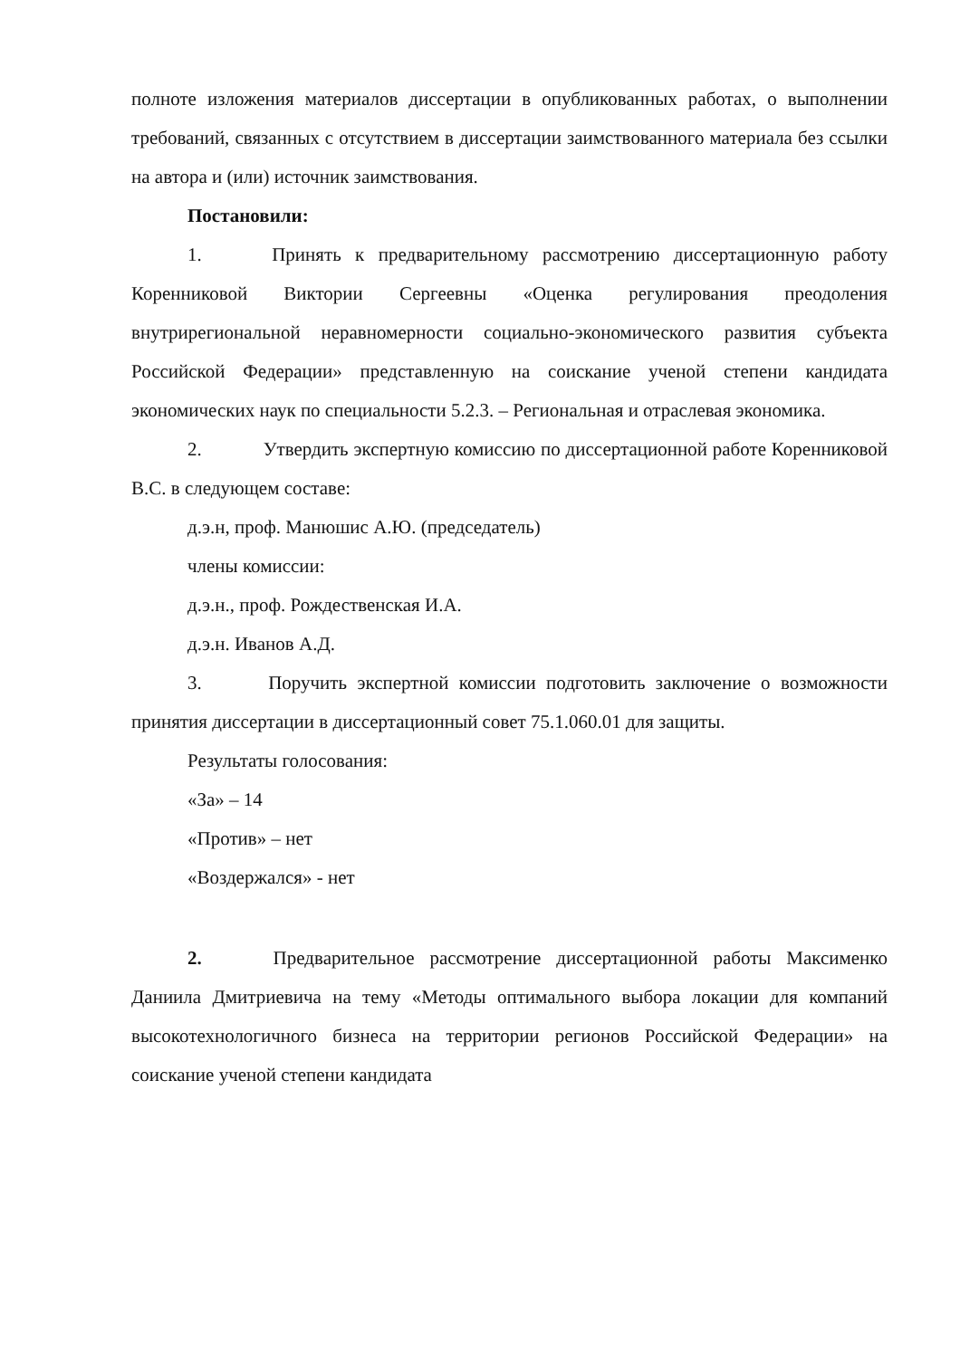полноте изложения материалов диссертации в опубликованных работах, о выполнении требований, связанных с отсутствием в диссертации заимствованного материала без ссылки на автора и (или) источник заимствования.
Постановили:
1. Принять к предварительному рассмотрению диссертационную работу Коренниковой Виктории Сергеевны «Оценка регулирования преодоления внутрирегиональной неравномерности социально-экономического развития субъекта Российской Федерации» представленную на соискание ученой степени кандидата экономических наук по специальности 5.2.3. – Региональная и отраслевая экономика.
2. Утвердить экспертную комиссию по диссертационной работе Коренниковой В.С. в следующем составе:
д.э.н, проф. Манюшис А.Ю. (председатель)
члены комиссии:
д.э.н., проф. Рождественская И.А.
д.э.н. Иванов А.Д.
3. Поручить экспертной комиссии подготовить заключение о возможности принятия диссертации в диссертационный совет 75.1.060.01 для защиты.
Результаты голосования:
«За» – 14
«Против» – нет
«Воздержался» - нет
2. Предварительное рассмотрение диссертационной работы Максименко Даниила Дмитриевича на тему «Методы оптимального выбора локации для компаний высокотехнологичного бизнеса на территории регионов Российской Федерации» на соискание ученой степени кандидата